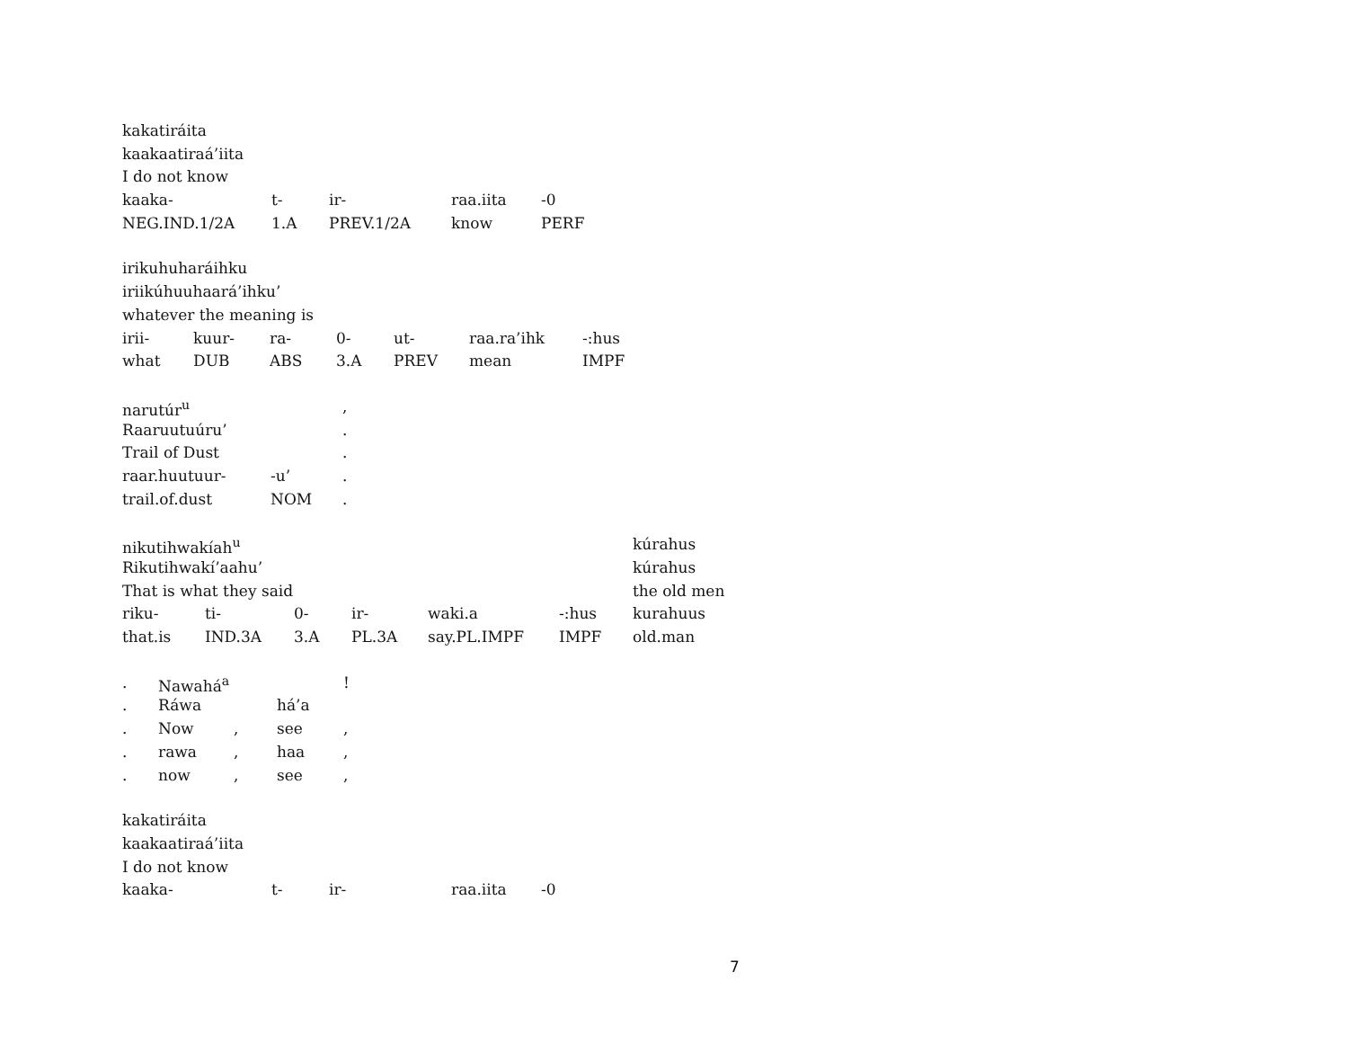| kakatiráita | | | | |
| kaakaatiraá’iita | | | | |
| I do not know | | | | |
| kaaka- | t- | ir- | raa.iita | -0 |
| NEG.IND.1/2A | 1.A | PREV.1/2A | know | PERF |
| irikuhuharáihku | | | | | | |
| iriikúhuuhaará’ihku’ | | | | | | |
| whatever the meaning is | | | | | | |
| irii- | kuur- | ra- | 0- | ut- | raa.ra’ihk | -:hus |
| what | DUB | ABS | 3.A | PREV | mean | IMPF |
| narutúr<sup>u</sup> | | , |
| Raaruutuúru’ | | . |
| Trail of Dust | | . |
| raar.huutuur- | -u’ | . |
| trail.of.dust | NOM | . |
| nikutihwakíah<sup>u</sup> | | | | | | kúrahus |
| Rikutihwakí’aahu’ | | | | | | kúrahus |
| That is what they said | | | | | | the old men |
| riku- | ti- | 0- | ir- | waki.a | -:hus | kurahuus |
| that.is | IND.3A | 3.A | PL.3A | say.PL.IMPF | IMPF | old.man |
| . | Nawahá<sup>a</sup> | | | ! |
| . | Ráwa | | há’a | |
| . | Now | , | see | , |
| . | rawa | , | haa | , |
| . | now | , | see | , |
| kakatiráita | | | | |
| kaakaatiraá’iita | | | | |
| I do not know | | | | |
| kaaka- | t- | ir- | raa.iita | -0 |
7